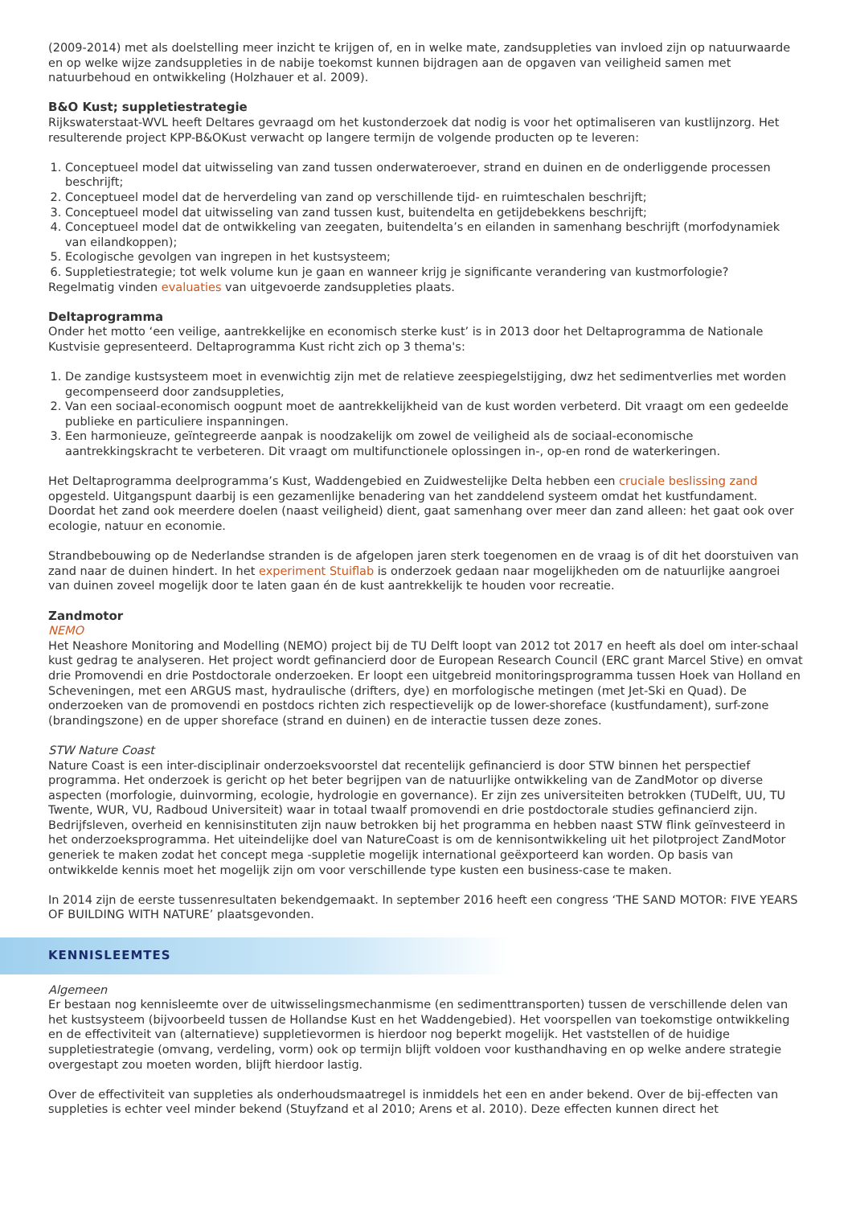(2009-2014) met als doelstelling meer inzicht te krijgen of, en in welke mate, zandsuppleties van invloed zijn op natuurwaarde en op welke wijze zandsuppleties in de nabije toekomst kunnen bijdragen aan de opgaven van veiligheid samen met natuurbehoud en ontwikkeling (Holzhauer et al. 2009).
B&O Kust; suppletiestrategie
Rijkswaterstaat-WVL heeft Deltares gevraagd om het kustonderzoek dat nodig is voor het optimaliseren van kustlijnzorg. Het resulterende project KPP-B&OKust verwacht op langere termijn de volgende producten op te leveren:
1. Conceptueel model dat uitwisseling van zand tussen onderwateroever, strand en duinen en de onderliggende processen beschrijft;
2. Conceptueel model dat de herverdeling van zand op verschillende tijd- en ruimteschalen beschrijft;
3. Conceptueel model dat uitwisseling van zand tussen kust, buitendelta en getijdebekkens beschrijft;
4. Conceptueel model dat de ontwikkeling van zeegaten, buitendelta’s en eilanden in samenhang beschrijft (morfodynamiek van eilandkoppen);
5. Ecologische gevolgen van ingrepen in het kustsysteem;
6. Suppletiestrategie; tot welk volume kun je gaan en wanneer krijg je significante verandering van kustmorfologie?
Regelmatig vinden evaluaties van uitgevoerde zandsuppleties plaats.
Deltaprogramma
Onder het motto ‘een veilige, aantrekkelijke en economisch sterke kust’ is in 2013 door het Deltaprogramma de Nationale Kustvisie gepresenteerd. Deltaprogramma Kust richt zich op 3 thema's:
1. De zandige kustsysteem moet in evenwichtig zijn met de relatieve zeespiegelstijging, dwz het sedimentverlies met worden gecompenseerd door zandsuppleties,
2. Van een sociaal-economisch oogpunt moet de aantrekkelijkheid van de kust worden verbeterd. Dit vraagt om een gedeelde publieke en particuliere inspanningen.
3. Een harmonieuze, geïntegreerde aanpak is noodzakelijk om zowel de veiligheid als de sociaal-economische aantrekkingskracht te verbeteren. Dit vraagt om multifunctionele oplossingen in-, op-en rond de waterkeringen.
Het Deltaprogramma deelprogramma’s Kust, Waddengebied en Zuidwestelijke Delta hebben een cruciale beslissing zand opgesteld. Uitgangspunt daarbij is een gezamenlijke benadering van het zanddelend systeem omdat het kustfundament. Doordat het zand ook meerdere doelen (naast veiligheid) dient, gaat samenhang over meer dan zand alleen: het gaat ook over ecologie, natuur en economie.
Strandbebouwing op de Nederlandse stranden is de afgelopen jaren sterk toegenomen en de vraag is of dit het doorstuiven van zand naar de duinen hindert. In het experiment Stuiflab is onderzoek gedaan naar mogelijkheden om de natuurlijke aangroei van duinen zoveel mogelijk door te laten gaan én de kust aantrekkelijk te houden voor recreatie.
Zandmotor
NEMO
Het Neashore Monitoring and Modelling (NEMO) project bij de TU Delft loopt van 2012 tot 2017 en heeft als doel om inter-schaal kust gedrag te analyseren. Het project wordt gefinancierd door de European Research Council (ERC grant Marcel Stive) en omvat drie Promovendi en drie Postdoctorale onderzoeken. Er loopt een uitgebreid monitoringsprogramma tussen Hoek van Holland en Scheveningen, met een ARGUS mast, hydraulische (drifters, dye) en morfologische metingen (met Jet-Ski en Quad). De onderzoeken van de promovendi en postdocs richten zich respectievelijk op de lower-shoreface (kustfundament), surf-zone (brandingszone) en de upper shoreface (strand en duinen) en de interactie tussen deze zones.
STW Nature Coast
Nature Coast is een inter-disciplinair onderzoeksvoorstel dat recentelijk gefinancierd is door STW binnen het perspectief programma. Het onderzoek is gericht op het beter begrijpen van de natuurlijke ontwikkeling van de ZandMotor op diverse aspecten (morfologie, duinvorming, ecologie, hydrologie en governance). Er zijn zes universiteiten betrokken (TUDelft, UU, TU Twente, WUR, VU, Radboud Universiteit) waar in totaal twaalf promovendi en drie postdoctorale studies gefinancierd zijn. Bedrijfsleven, overheid en kennisinstituten zijn nauw betrokken bij het programma en hebben naast STW flink geïnvesteerd in het onderzoeksprogramma. Het uiteindelijke doel van NatureCoast is om de kennisontwikkeling uit het pilotproject ZandMotor generiek te maken zodat het concept mega -suppletie mogelijk international geëxporteerd kan worden. Op basis van ontwikkelde kennis moet het mogelijk zijn om voor verschillende type kusten een business-case te maken.
In 2014 zijn de eerste tussenresultaten bekendgemaakt. In september 2016 heeft een congress ‘THE SAND MOTOR: FIVE YEARS OF BUILDING WITH NATURE’ plaatsgevonden.
KENNISLEEMTES
Algemeen
Er bestaan nog kennisleemte over de uitwisselingsmechanmisme (en sedimenttransporten) tussen de verschillende delen van het kustsysteem (bijvoorbeeld tussen de Hollandse Kust en het Waddengebied). Het voorspellen van toekomstige ontwikkeling en de effectiviteit van (alternatieve) suppletievormen is hierdoor nog beperkt mogelijk. Het vaststellen of de huidige suppletiestrategie (omvang, verdeling, vorm) ook op termijn blijft voldoen voor kusthandhaving en op welke andere strategie overgestapt zou moeten worden, blijft hierdoor lastig.
Over de effectiviteit van suppleties als onderhoudsmaatregel is inmiddels het een en ander bekend. Over de bij-effecten van suppleties is echter veel minder bekend (Stuyfzand et al 2010; Arens et al. 2010). Deze effecten kunnen direct het